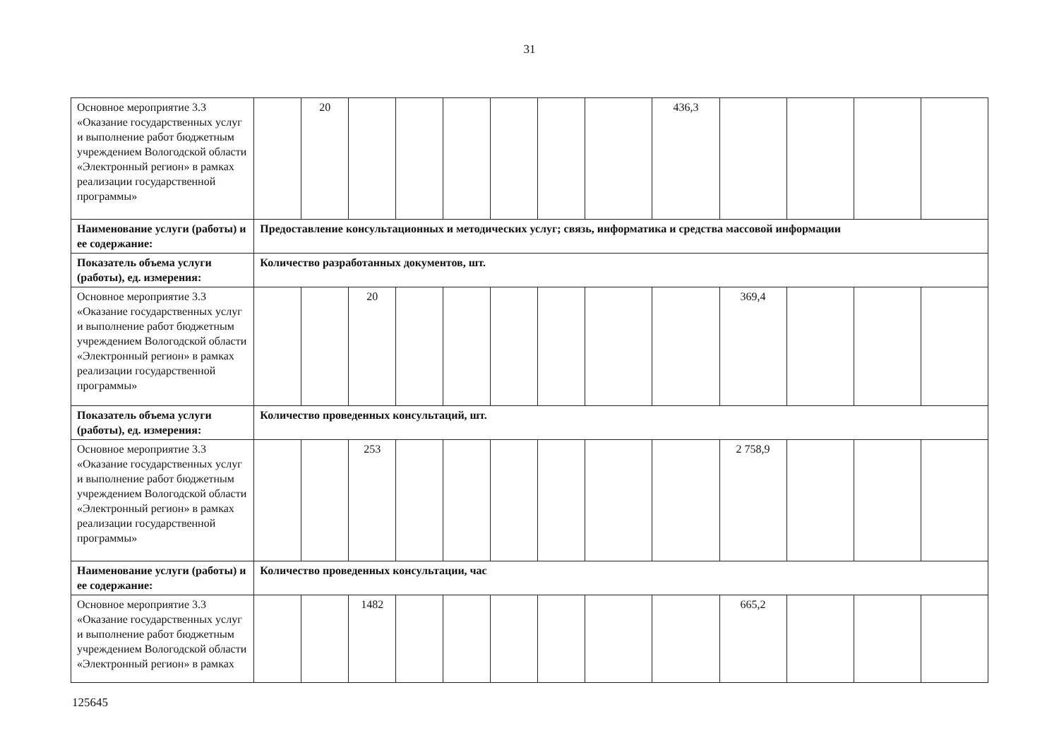31
| Основное мероприятие 3.3 «Оказание государственных услуг и выполнение работ бюджетным учреждением Вологодской области «Электронный регион» в рамках реализации государственной программы» | | 20 | | | | | | | 436,3 | | | | |
| Наименование услуги (работы) и ее содержание: | Предоставление консультационных и методических услуг; связь, информатика и средства массовой информации | | | | | | | | | | | | |
| Показатель объема услуги (работы), ед. измерения: | Количество разработанных документов, шт. | | | | | | | | | | | | |
| Основное мероприятие 3.3 «Оказание государственных услуг и выполнение работ бюджетным учреждением Вологодской области «Электронный регион» в рамках реализации государственной программы» | | | 20 | | | | | | | 369,4 | | | |
| Показатель объема услуги (работы), ед. измерения: | Количество проведенных консультаций, шт. | | | | | | | | | | | | |
| Основное мероприятие 3.3 «Оказание государственных услуг и выполнение работ бюджетным учреждением Вологодской области «Электронный регион» в рамках реализации государственной программы» | | | 253 | | | | | | | 2 758,9 | | | |
| Наименование услуги (работы) и ее содержание: | Количество проведенных консультации, час | | | | | | | | | | | | |
| Основное мероприятие 3.3 «Оказание государственных услуг и выполнение работ бюджетным учреждением Вологодской области «Электронный регион» в рамках | | | 1482 | | | | | | | 665,2 | | | |
125645